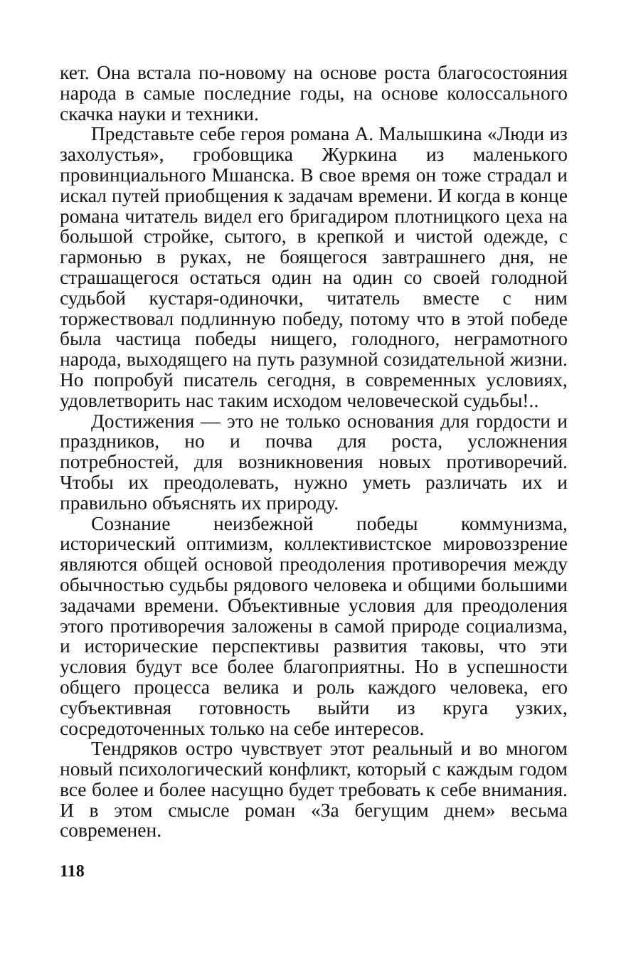кет. Она встала по-новому на основе роста благосостояния народа в самые последние годы, на основе колоссального скачка науки и техники.
Представьте себе героя романа А. Малышкина «Люди из захолустья», гробовщика Журкина из маленького провинциального Мшанска. В свое время он тоже страдал и искал путей приобщения к задачам времени. И когда в конце романа читатель видел его бригадиром плотницкого цеха на большой стройке, сытого, в крепкой и чистой одежде, с гармонью в руках, не боящегося завтрашнего дня, не страшащегося остаться один на один со своей голодной судьбой кустаря-одиночки, читатель вместе с ним торжествовал подлинную победу, потому что в этой победе была частица победы нищего, голодного, неграмотного народа, выходящего на путь разумной созидательной жизни. Но попробуй писатель сегодня, в современных условиях, удовлетворить нас таким исходом человеческой судьбы!..
Достижения — это не только основания для гордости и праздников, но и почва для роста, усложнения потребностей, для возникновения новых противоречий. Чтобы их преодолевать, нужно уметь различать их и правильно объяснять их природу.
Сознание неизбежной победы коммунизма, исторический оптимизм, коллективистское мировоззрение являются общей основой преодоления противоречия между обычностью судьбы рядового человека и общими большими задачами времени. Объективные условия для преодоления этого противоречия заложены в самой природе социализма, и исторические перспективы развития таковы, что эти условия будут все более благоприятны. Но в успешности общего процесса велика и роль каждого человека, его субъективная готовность выйти из круга узких, сосредоточенных только на себе интересов.
Тендряков остро чувствует этот реальный и во многом новый психологический конфликт, который с каждым годом все более и более насущно будет требовать к себе внимания. И в этом смысле роман «За бегущим днем» весьма современен.
118